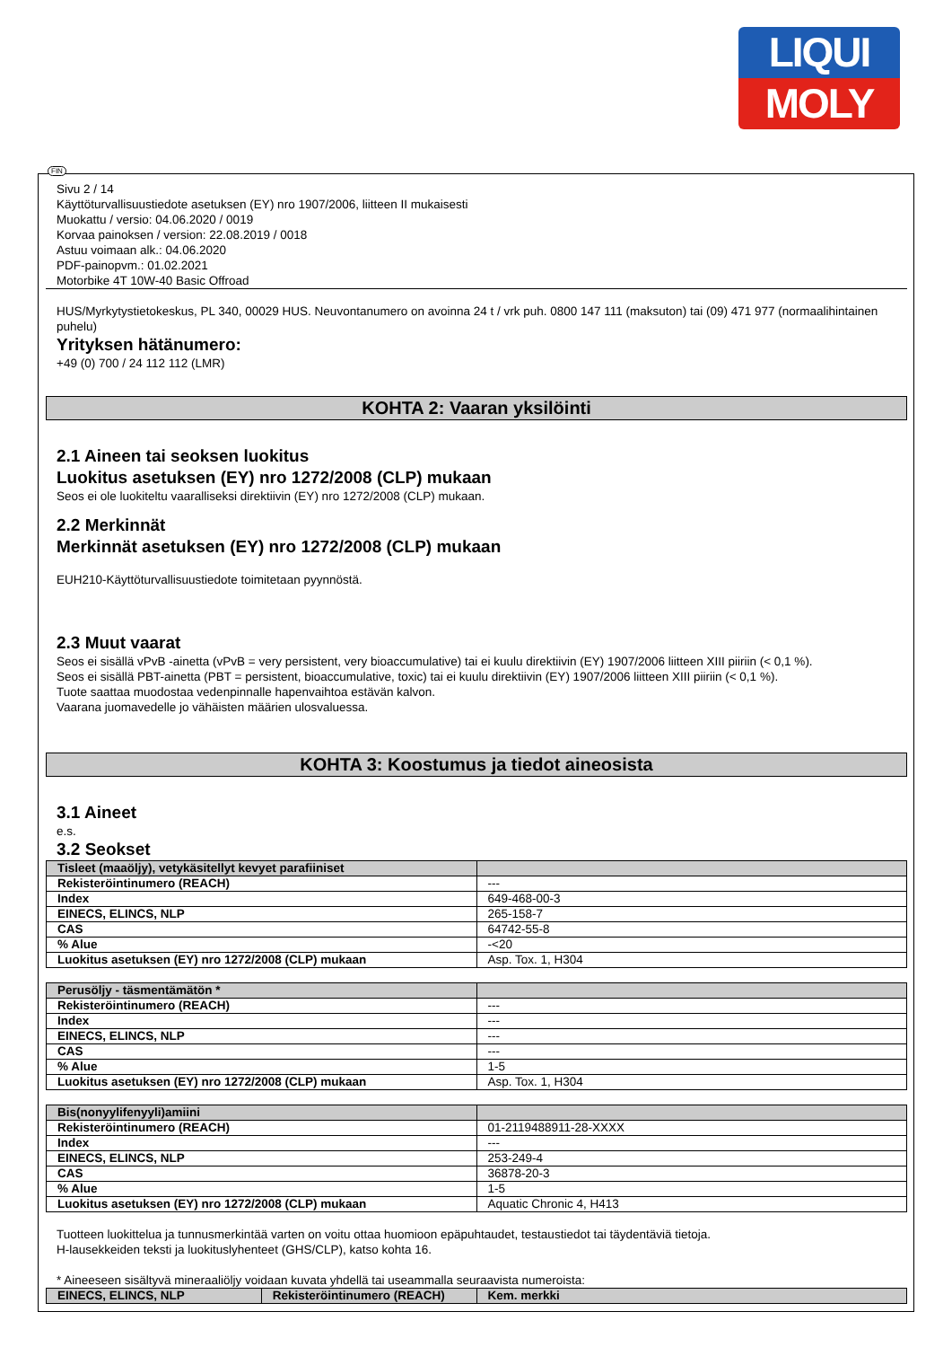LIQUI
MOLY
FIN
Sivu 2 / 14
Käyttöturvallisuustiedote asetuksen (EY) nro 1907/2006, liitteen II mukaisesti
Muokattu / versio: 04.06.2020 / 0019
Korvaa painoksen / version: 22.08.2019 / 0018
Astuu voimaan alk.: 04.06.2020
PDF-painopvm.: 01.02.2021
Motorbike 4T 10W-40 Basic Offroad
HUS/Myrkytystietokeskus, PL 340, 00029 HUS. Neuvontanumero on avoinna 24 t / vrk puh. 0800 147 111 (maksuton) tai (09) 471 977 (normaalihintainen puhelu)
Yrityksen hätänumero:
+49 (0) 700 / 24 112 112 (LMR)
KOHTA 2: Vaaran yksilöinti
2.1 Aineen tai seoksen luokitus
Luokitus asetuksen (EY) nro 1272/2008 (CLP) mukaan
Seos ei ole luokiteltu vaaralliseksi direktiivin (EY) nro 1272/2008 (CLP) mukaan.
2.2 Merkinnät
Merkinnät asetuksen (EY) nro 1272/2008 (CLP) mukaan
EUH210-Käyttöturvallisuustiedote toimitetaan pyynnöstä.
2.3 Muut vaarat
Seos ei sisällä vPvB -ainetta (vPvB = very persistent, very bioaccumulative) tai ei kuulu direktiivin (EY) 1907/2006 liitteen XIII piiriin (< 0,1 %).
Seos ei sisällä PBT-ainetta (PBT = persistent, bioaccumulative, toxic) tai ei kuulu direktiivin (EY) 1907/2006 liitteen XIII piiriin (< 0,1 %).
Tuote saattaa muodostaa vedenpinnalle hapenvaihtoa estävän kalvon.
Vaarana juomavedelle jo vähäisten määrien ulosvaluessa.
KOHTA 3: Koostumus ja tiedot aineosista
3.1 Aineet
e.s.
3.2 Seokset
| Tisleet (maaöljy), vetykäsitellyt kevyet parafiiniset | |
| --- | --- |
| Rekisteröintinumero (REACH) | --- |
| Index | 649-468-00-3 |
| EINECS, ELINCS, NLP | 265-158-7 |
| CAS | 64742-55-8 |
| % Alue | -<20 |
| Luokitus asetuksen (EY) nro 1272/2008 (CLP) mukaan | Asp. Tox. 1, H304 |
| Perusöljy - täsmentämätön * | |
| --- | --- |
| Rekisteröintinumero (REACH) | --- |
| Index | --- |
| EINECS, ELINCS, NLP | --- |
| CAS | --- |
| % Alue | 1-5 |
| Luokitus asetuksen (EY) nro 1272/2008 (CLP) mukaan | Asp. Tox. 1, H304 |
| Bis(nonyylifenyyli)amiini | |
| --- | --- |
| Rekisteröintinumero (REACH) | 01-2119488911-28-XXXX |
| Index | --- |
| EINECS, ELINCS, NLP | 253-249-4 |
| CAS | 36878-20-3 |
| % Alue | 1-5 |
| Luokitus asetuksen (EY) nro 1272/2008 (CLP) mukaan | Aquatic Chronic 4, H413 |
Tuotteen luokittelua ja tunnusmerkintää varten on voitu ottaa huomioon epäpuhtaudet, testaustiedot tai täydentäviä tietoja.
H-lausekkeiden teksti ja luokituslyhenteet (GHS/CLP), katso kohta 16.
* Aineeseen sisältyvä mineraaliöljy voidaan kuvata yhdellä tai useammalla seuraavista numeroista:
| EINECS, ELINCS, NLP | Rekisteröintinumero (REACH) | Kem. merkki |
| --- | --- | --- |